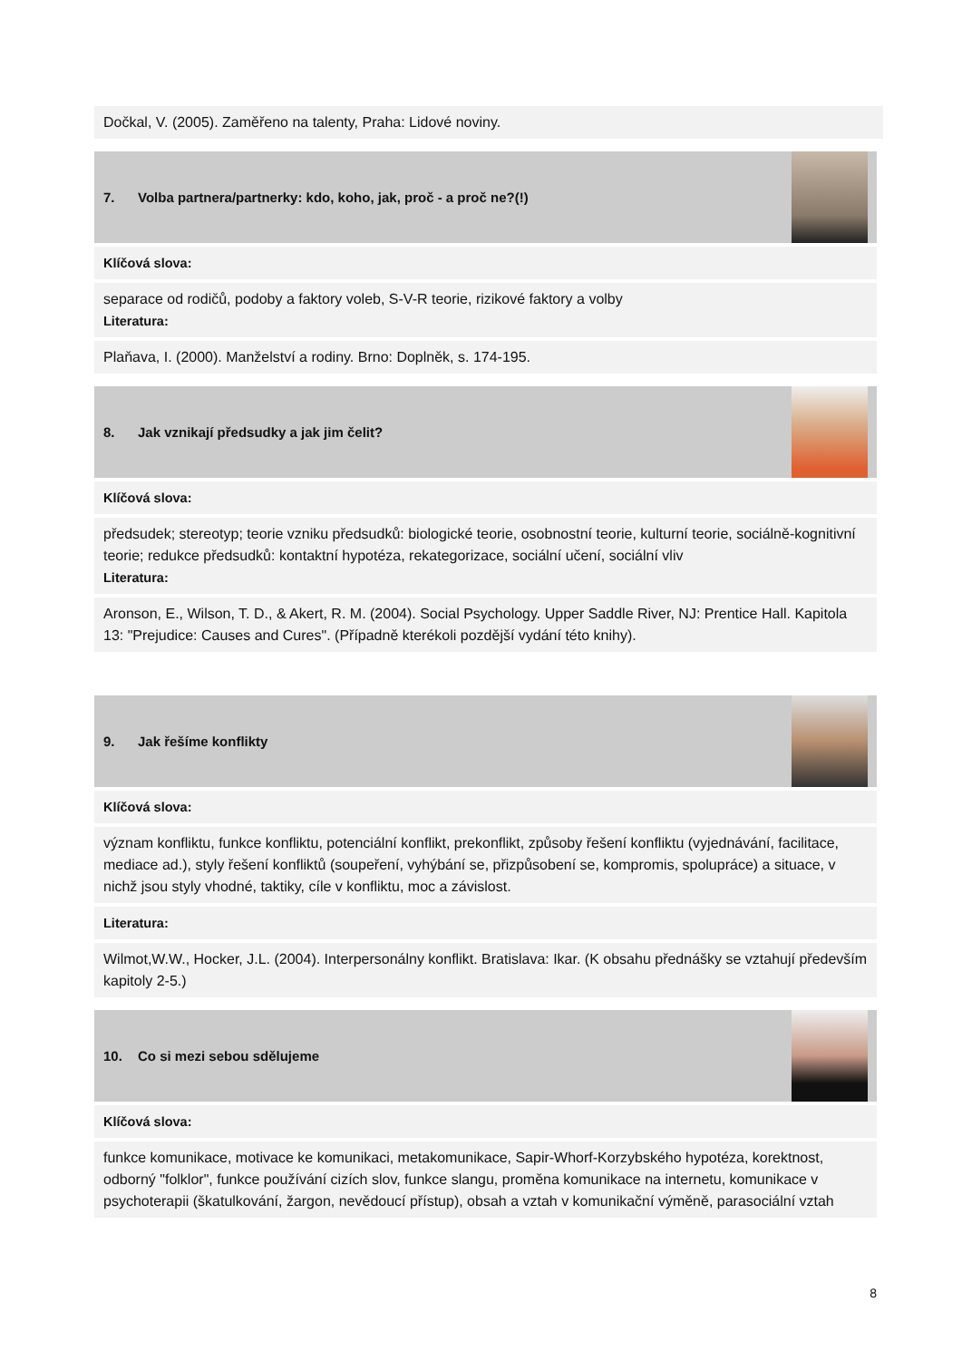Dočkal, V. (2005). Zaměřeno na talenty, Praha: Lidové noviny.
7. Volba partnera/partnerky: kdo, koho, jak, proč - a proč ne?(!)
Klíčová slova:
separace od rodičů, podoby a faktory voleb, S-V-R teorie, rizikové faktory a volby
Literatura:
Plaňava, I. (2000). Manželství a rodiny. Brno: Doplněk, s. 174-195.
8. Jak vznikají předsudky a jak jim čelit?
Klíčová slova:
předsudek; stereotyp; teorie vzniku předsudků: biologické teorie, osobnostní teorie, kulturní teorie, sociálně-kognitivní teorie; redukce předsudků: kontaktní hypotéza, rekategorizace, sociální učení, sociální vliv
Literatura:
Aronson, E., Wilson, T. D., & Akert, R. M. (2004). Social Psychology. Upper Saddle River, NJ: Prentice Hall. Kapitola 13: "Prejudice: Causes and Cures". (Případně kterékoli pozdější vydání této knihy).
9. Jak řešíme konflikty
Klíčová slova:
význam konfliktu, funkce konfliktu, potenciální konflikt, prekonflikt, způsoby řešení konfliktu (vyjednávání, facilitace, mediace ad.), styly řešení konfliktů (soupeření, vyhýbání se, přizpůsobení se, kompromis, spolupráce) a situace, v nichž jsou styly vhodné, taktiky, cíle v konfliktu, moc a závislost.
Literatura:
Wilmot,W.W., Hocker, J.L. (2004). Interpersonálny konflikt. Bratislava: Ikar. (K obsahu přednášky se vztahují především kapitoly 2-5.)
10. Co si mezi sebou sdělujeme
Klíčová slova:
funkce komunikace, motivace ke komunikaci, metakomunikace, Sapir-Whorf-Korzybského hypotéza, korektnost, odborný "folklor", funkce používání cizích slov, funkce slangu, proměna komunikace na internetu, komunikace v psychoterapii (škatulkování, žargon, nevědoucí přístup), obsah a vztah v komunikační výměně, parasociální vztah
8